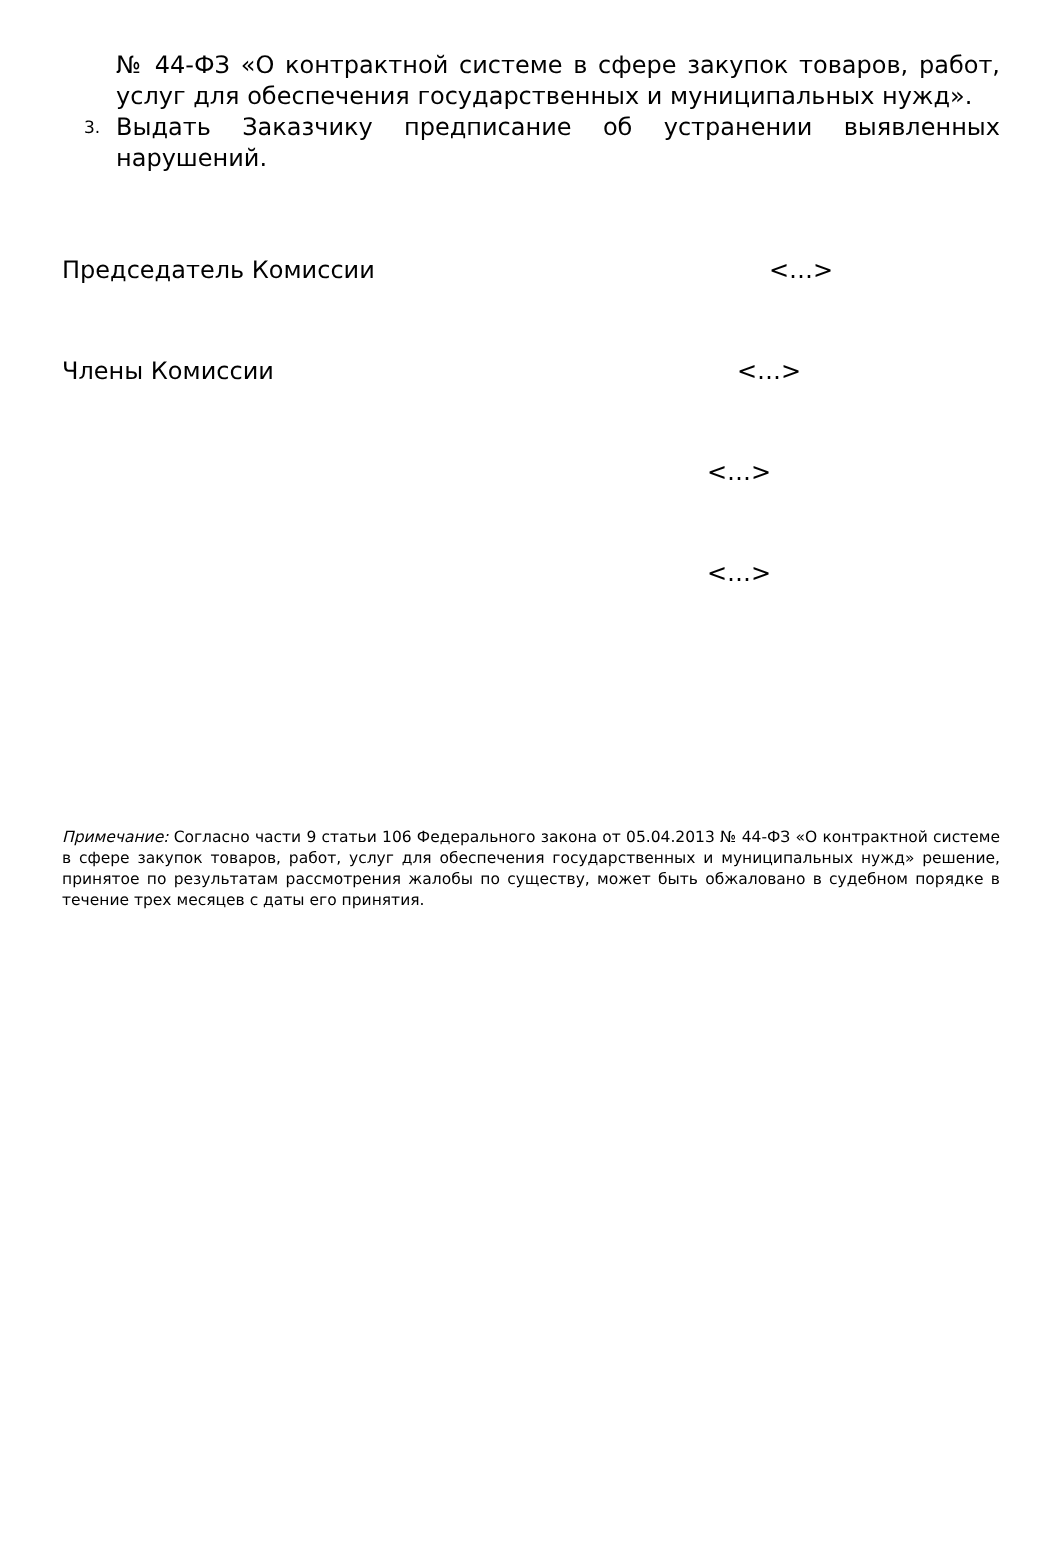№ 44-ФЗ «О контрактной системе в сфере закупок товаров, работ, услуг для обеспечения государственных и муниципальных нужд».
3. Выдать Заказчику предписание об устранении выявленных нарушений.
Председатель Комиссии <…>
Члены Комиссии <…>
<…>
<…>
Примечание: Согласно части 9 статьи 106 Федерального закона от 05.04.2013 № 44-ФЗ «О контрактной системе в сфере закупок товаров, работ, услуг для обеспечения государственных и муниципальных нужд» решение, принятое по результатам рассмотрения жалобы по существу, может быть обжаловано в судебном порядке в течение трех месяцев с даты его принятия.